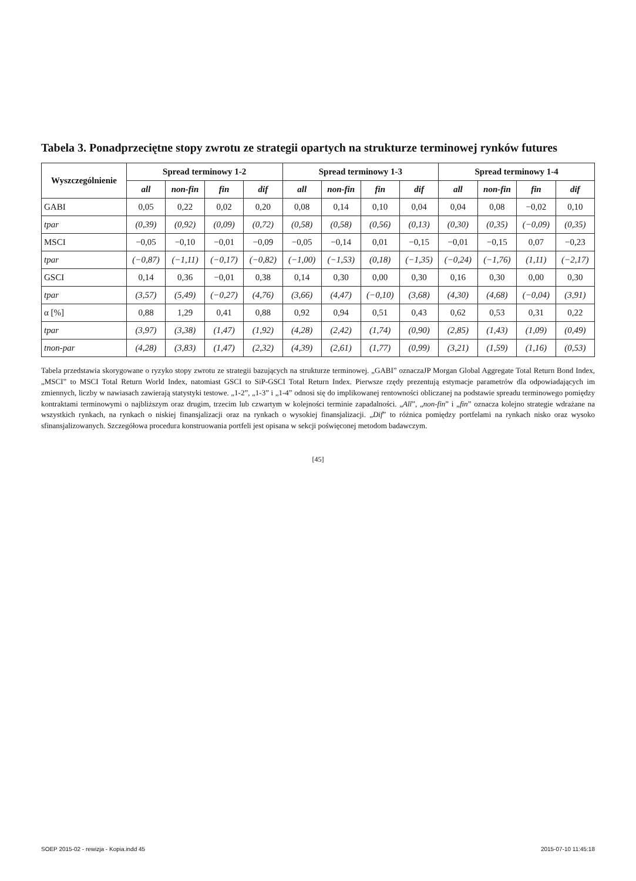Tabela 3. Ponadprzeciętne stopy zwrotu ze strategii opartych na strukturze terminowej rynków futures
| Wyszczególnienie | Spread terminowy 1-2 | | | | Spread terminowy 1-3 | | | | Spread terminowy 1-4 | | | |
| --- | --- | --- | --- | --- | --- | --- | --- | --- | --- | --- | --- | --- |
| | all | non-fin | fin | dif | all | non-fin | fin | dif | all | non-fin | fin | dif |
| GABI | 0,05 | 0,22 | 0,02 | 0,20 | 0,08 | 0,14 | 0,10 | 0,04 | 0,04 | 0,08 | −0,02 | 0,10 |
| tpar | (0,39) | (0,92) | (0,09) | (0,72) | (0,58) | (0,58) | (0,56) | (0,13) | (0,30) | (0,35) | (−0,09) | (0,35) |
| MSCI | −0,05 | −0,10 | −0,01 | −0,09 | −0,05 | −0,14 | 0,01 | −0,15 | −0,01 | −0,15 | 0,07 | −0,23 |
| tpar | (−0,87) | (−1,11) | (−0,17) | (−0,82) | (−1,00) | (−1,53) | (0,18) | (−1,35) | (−0,24) | (−1,76) | (1,11) | (−2,17) |
| GSCI | 0,14 | 0,36 | −0,01 | 0,38 | 0,14 | 0,30 | 0,00 | 0,30 | 0,16 | 0,30 | 0,00 | 0,30 |
| tpar | (3,57) | (5,49) | (−0,27) | (4,76) | (3,66) | (4,47) | (−0,10) | (3,68) | (4,30) | (4,68) | (−0,04) | (3,91) |
| α [%] | 0,88 | 1,29 | 0,41 | 0,88 | 0,92 | 0,94 | 0,51 | 0,43 | 0,62 | 0,53 | 0,31 | 0,22 |
| tpar | (3,97) | (3,38) | (1,47) | (1,92) | (4,28) | (2,42) | (1,74) | (0,90) | (2,85) | (1,43) | (1,09) | (0,49) |
| tnon-par | (4,28) | (3,83) | (1,47) | (2,32) | (4,39) | (2,61) | (1,77) | (0,99) | (3,21) | (1,59) | (1,16) | (0,53) |
Tabela przedstawia skorygowane o ryzyko stopy zwrotu ze strategii bazujących na strukturze terminowej. „GABI” oznaczaJP Morgan Global Aggregate Total Return Bond Index, „MSCI” to MSCI Total Return World Index, natomiast GSCI to SiP-GSCI Total Return Index. Pierwsze rzędy prezentują estymacje parametrów dla odpowiadających im zmiennych, liczby w nawiasach zawierają statystyki testowe. „1-2”, „1-3” i „1-4” odnosi się do implikowanej rentowności obliczanej na podstawie spreadu terminowego pomiędzy kontraktami terminowymi o najbliższym oraz drugim, trzecim lub czwartym w kolejności terminie zapadalności. „All”, „non-fin” i „fin” oznacza kolejno strategie wdrażane na wszystkich rynkach, na rynkach o niskiej finansjalizacji oraz na rynkach o wysokiej finansjalizacji. „Dif” to różnica pomiędzy portfelami na rynkach nisko oraz wysoko sfinansjalizowanych. Szczegółowa procedura konstruowania portfeli jest opisana w sekcji poświęconej metodom badawczym.
[45]
SOEP 2015-02 - rewizja - Kopia.indd 45 2015-07-10 11:45:18